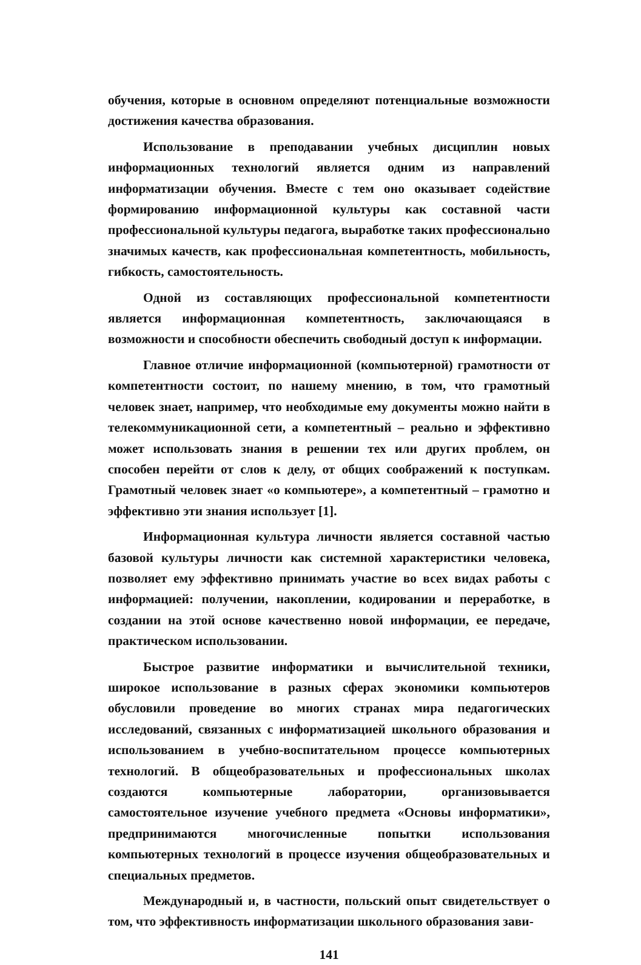обучения, которые в основном определяют потенциальные возможности достижения качества образования.
Использование в преподавании учебных дисциплин новых информационных технологий является одним из направлений информатизации обучения. Вместе с тем оно оказывает содействие формированию информационной культуры как составной части профессиональной культуры педагога, выработке таких профессионально значимых качеств, как профессиональная компетентность, мобильность, гибкость, самостоятельность.
Одной из составляющих профессиональной компетентности является информационная компетентность, заключающаяся в возможности и способности обеспечить свободный доступ к информации.
Главное отличие информационной (компьютерной) грамотности от компетентности состоит, по нашему мнению, в том, что грамотный человек знает, например, что необходимые ему документы можно найти в телекоммуникационной сети, а компетентный – реально и эффективно может использовать знания в решении тех или других проблем, он способен перейти от слов к делу, от общих соображений к поступкам. Грамотный человек знает «о компьютере», а компетентный – грамотно и эффективно эти знания использует [1].
Информационная культура личности является составной частью базовой культуры личности как системной характеристики человека, позволяет ему эффективно принимать участие во всех видах работы с информацией: получении, накоплении, кодировании и переработке, в создании на этой основе качественно новой информации, ее передаче, практическом использовании.
Быстрое развитие информатики и вычислительной техники, широкое использование в разных сферах экономики компьютеров обусловили проведение во многих странах мира педагогических исследований, связанных с информатизацией школьного образования и использованием в учебно-воспитательном процессе компьютерных технологий. В общеобразовательных и профессиональных школах создаются компьютерные лаборатории, организовывается самостоятельное изучение учебного предмета «Основы информатики», предпринимаются многочисленные попытки использования компьютерных технологий в процессе изучения общеобразовательных и специальных предметов.
Международный и, в частности, польский опыт свидетельствует о том, что эффективность информатизации школьного образования зави-
141